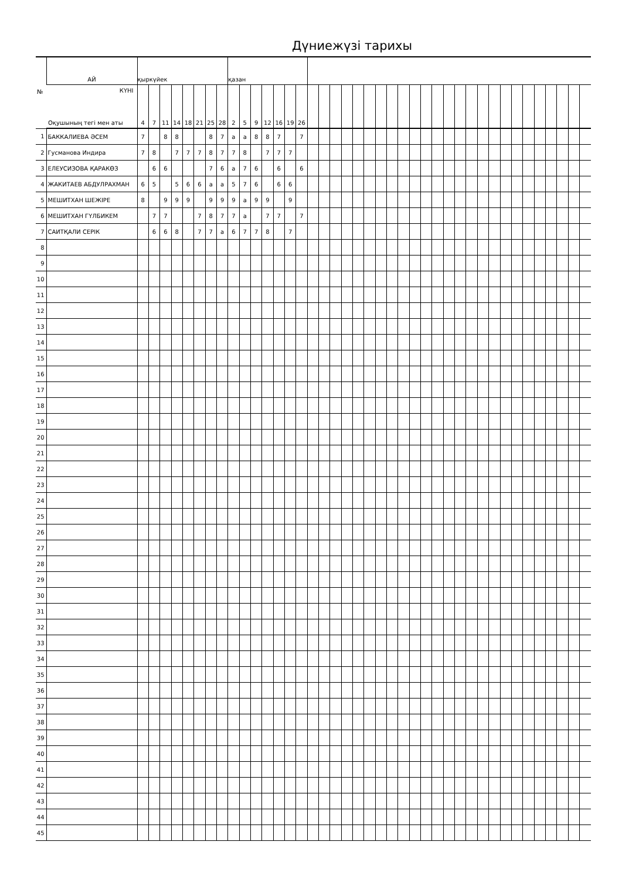Дүниежүзі тарихы
| № | АЙ | қыркүйек | | | | | | | | қазан | | | | | | | | | | | | | | | | | | | | | | | | | | | | | | | |
| | КҮНІ Оқушының тегі мен аты | 4 | 7 | 11 | 14 | 18 | 21 | 25 | 28 | 2 | 5 | 9 | 12 | 16 | 19 | 26 | | | | | | | | | | | | | | | | | | | | | | | | | |
| 1 | БАККАЛИЕВА ӘСЕМ | 7 | | 8 | 8 | | | 8 | 7 | а | а | 8 | 8 | 7 | | 7 | | | | | | | | | | | | | | | | | | | | | | | | | |
| 2 | Гусманова Индира | 7 | 8 | | 7 | 7 | 7 | 8 | 7 | 7 | 8 | | 7 | 7 | 7 | | | | | | | | | | | | | | | | | | | | | | | | | | |
| 3 | ЕЛЕУСИЗОВА ҚАРАКӨЗ | | 6 | 6 | | | | 7 | 6 | а | 7 | 6 | | 6 | | 6 | | | | | | | | | | | | | | | | | | | | | | | | | |
| 4 | ЖАКИТАЕВ АБДУЛРАХМАН | 6 | 5 | | 5 | 6 | 6 | а | а | 5 | 7 | 6 | | 6 | 6 | | | | | | | | | | | | | | | | | | | | | | | | | | |
| 5 | МЕШИТХАН ШЕЖІРЕ | 8 | | 9 | 9 | 9 | | 9 | 9 | 9 | а | 9 | 9 | | 9 | | | | | | | | | | | | | | | | | | | | | | | | | | |
| 6 | МЕШИТХАН ГҮЛБИКЕМ | | 7 | 7 | | | 7 | 8 | 7 | 7 | а | | 7 | 7 | | 7 | | | | | | | | | | | | | | | | | | | | | | | | | |
| 7 | САИТҚАЛИ СЕРІК | | 6 | 6 | 8 | | 7 | 7 | а | 6 | 7 | 7 | 8 | | 7 | | | | | | | | | | | | | | | | | | | | | | | | | | |
| 8 | | | | | | | | | | | | | | | | | | | | | | | | | | | | | | | | | | | | | | | | | |
| 9 | | | | | | | | | | | | | | | | | | | | | | | | | | | | | | | | | | | | | | | | | |
| 10 | | | | | | | | | | | | | | | | | | | | | | | | | | | | | | | | | | | | | | | | | |
| 11 | | | | | | | | | | | | | | | | | | | | | | | | | | | | | | | | | | | | | | | | | |
| 12 | | | | | | | | | | | | | | | | | | | | | | | | | | | | | | | | | | | | | | | | | |
| 13 | | | | | | | | | | | | | | | | | | | | | | | | | | | | | | | | | | | | | | | | | |
| 14 | | | | | | | | | | | | | | | | | | | | | | | | | | | | | | | | | | | | | | | | | |
| 15 | | | | | | | | | | | | | | | | | | | | | | | | | | | | | | | | | | | | | | | | | |
| 16 | | | | | | | | | | | | | | | | | | | | | | | | | | | | | | | | | | | | | | | | | |
| 17 | | | | | | | | | | | | | | | | | | | | | | | | | | | | | | | | | | | | | | | | | |
| 18 | | | | | | | | | | | | | | | | | | | | | | | | | | | | | | | | | | | | | | | | | |
| 19 | | | | | | | | | | | | | | | | | | | | | | | | | | | | | | | | | | | | | | | | | |
| 20 | | | | | | | | | | | | | | | | | | | | | | | | | | | | | | | | | | | | | | | | | |
| 21 | | | | | | | | | | | | | | | | | | | | | | | | | | | | | | | | | | | | | | | | | |
| 22 | | | | | | | | | | | | | | | | | | | | | | | | | | | | | | | | | | | | | | | | | |
| 23 | | | | | | | | | | | | | | | | | | | | | | | | | | | | | | | | | | | | | | | | | |
| 24 | | | | | | | | | | | | | | | | | | | | | | | | | | | | | | | | | | | | | | | | | |
| 25 | | | | | | | | | | | | | | | | | | | | | | | | | | | | | | | | | | | | | | | | | |
| 26 | | | | | | | | | | | | | | | | | | | | | | | | | | | | | | | | | | | | | | | | | |
| 27 | | | | | | | | | | | | | | | | | | | | | | | | | | | | | | | | | | | | | | | | | |
| 28 | | | | | | | | | | | | | | | | | | | | | | | | | | | | | | | | | | | | | | | | | |
| 29 | | | | | | | | | | | | | | | | | | | | | | | | | | | | | | | | | | | | | | | | | |
| 30 | | | | | | | | | | | | | | | | | | | | | | | | | | | | | | | | | | | | | | | | | |
| 31 | | | | | | | | | | | | | | | | | | | | | | | | | | | | | | | | | | | | | | | | | |
| 32 | | | | | | | | | | | | | | | | | | | | | | | | | | | | | | | | | | | | | | | | | |
| 33 | | | | | | | | | | | | | | | | | | | | | | | | | | | | | | | | | | | | | | | | | |
| 34 | | | | | | | | | | | | | | | | | | | | | | | | | | | | | | | | | | | | | | | | | |
| 35 | | | | | | | | | | | | | | | | | | | | | | | | | | | | | | | | | | | | | | | | | |
| 36 | | | | | | | | | | | | | | | | | | | | | | | | | | | | | | | | | | | | | | | | | |
| 37 | | | | | | | | | | | | | | | | | | | | | | | | | | | | | | | | | | | | | | | | | |
| 38 | | | | | | | | | | | | | | | | | | | | | | | | | | | | | | | | | | | | | | | | | |
| 39 | | | | | | | | | | | | | | | | | | | | | | | | | | | | | | | | | | | | | | | | | |
| 40 | | | | | | | | | | | | | | | | | | | | | | | | | | | | | | | | | | | | | | | | | |
| 41 | | | | | | | | | | | | | | | | | | | | | | | | | | | | | | | | | | | | | | | | | |
| 42 | | | | | | | | | | | | | | | | | | | | | | | | | | | | | | | | | | | | | | | | | |
| 43 | | | | | | | | | | | | | | | | | | | | | | | | | | | | | | | | | | | | | | | | | |
| 44 | | | | | | | | | | | | | | | | | | | | | | | | | | | | | | | | | | | | | | | | | |
| 45 | | | | | | | | | | | | | | | | | | | | | | | | | | | | | | | | | | | | | | | | | |